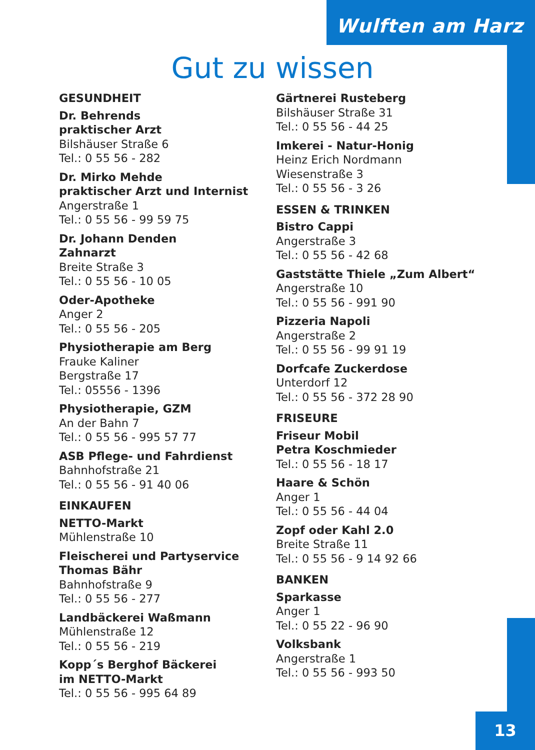Wulften am Harz
Gut zu wissen
GESUNDHEIT
Dr. Behrends
praktischer Arzt
Bilshäuser Straße 6
Tel.: 0 55 56 - 282
Dr. Mirko Mehde
praktischer Arzt und Internist
Angerstraße 1
Tel.: 0 55 56 - 99 59 75
Dr. Johann Denden
Zahnarzt
Breite Straße 3
Tel.: 0 55 56 - 10 05
Oder-Apotheke
Anger 2
Tel.: 0 55 56 - 205
Physiotherapie am Berg
Frauke Kaliner
Bergstraße 17
Tel.: 05556 - 1396
Physiotherapie, GZM
An der Bahn 7
Tel.: 0 55 56 - 995 57 77
ASB Pflege- und Fahrdienst
Bahnhofstraße 21
Tel.: 0 55 56 - 91 40 06
EINKAUFEN
NETTO-Markt
Mühlenstraße 10
Fleischerei und Partyservice
Thomas Bähr
Bahnhofstraße 9
Tel.: 0 55 56 - 277
Landbäckerei Waßmann
Mühlenstraße 12
Tel.: 0 55 56 - 219
Kopp´s Berghof Bäckerei
im NETTO-Markt
Tel.: 0 55 56 - 995 64 89
Gärtnerei Rusteberg
Bilshäuser Straße 31
Tel.: 0 55 56 - 44 25
Imkerei - Natur-Honig
Heinz Erich Nordmann
Wiesenstraße 3
Tel.: 0 55 56 - 3 26
ESSEN & TRINKEN
Bistro Cappi
Angerstraße 3
Tel.: 0 55 56 - 42 68
Gaststätte Thiele „Zum Albert“Angerstraße 10
Tel.: 0 55 56 - 991 90
Pizzeria Napoli
Angerstraße 2
Tel.: 0 55 56 - 99 91 19
Dorfcafe Zuckerdose
Unterdorf 12
Tel.: 0 55 56 - 372 28 90
FRISEURE
Friseur Mobil
Petra Koschmieder
Tel.: 0 55 56 - 18 17
Haare & Schön
Anger 1
Tel.: 0 55 56 - 44 04
Zopf oder Kahl 2.0
Breite Straße 11
Tel.: 0 55 56 - 9 14 92 66
BANKEN
Sparkasse
Anger 1
Tel.: 0 55 22 - 96 90
Volksbank
Angerstraße 1
Tel.: 0 55 56 - 993 50
13